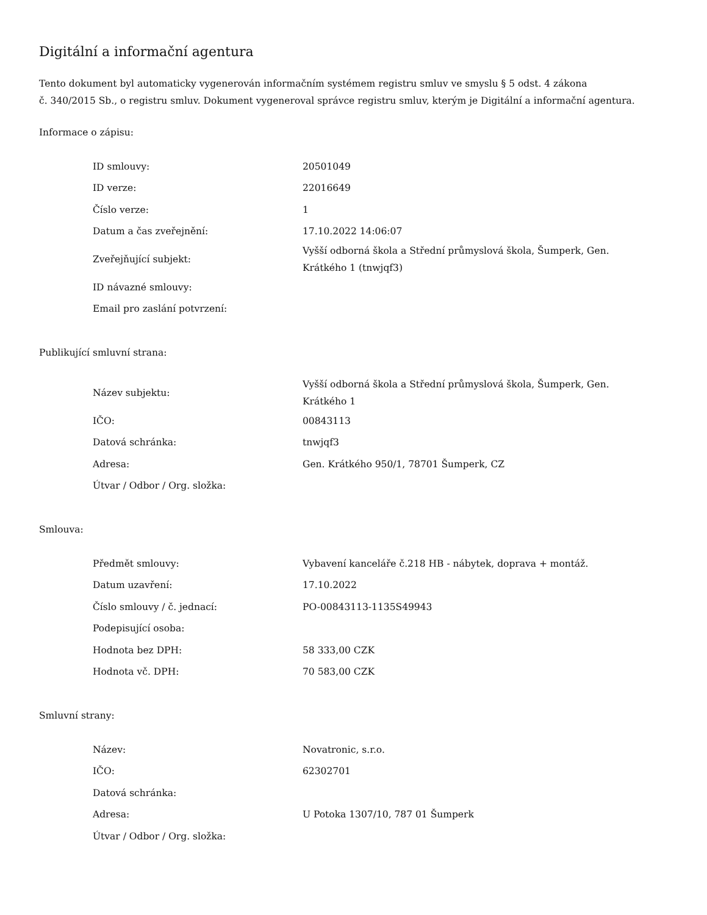Digitální a informační agentura
Tento dokument byl automaticky vygenerován informačním systémem registru smluv ve smyslu § 5 odst. 4 zákona
č. 340/2015 Sb., o registru smluv. Dokument vygeneroval správce registru smluv, kterým je Digitální a informační agentura.
Informace o zápisu:
| ID smlouvy: | 20501049 |
| ID verze: | 22016649 |
| Číslo verze: | 1 |
| Datum a čas zveřejnění: | 17.10.2022 14:06:07 |
| Zveřejňující subjekt: | Vyšší odborná škola a Střední průmyslová škola, Šumperk, Gen. Krátkého 1 (tnwjqf3) |
| ID návazné smlouvy: | |
| Email pro zaslání potvrzení: | |
Publikující smluvní strana:
| Název subjektu: | Vyšší odborná škola a Střední průmyslová škola, Šumperk, Gen. Krátkého 1 |
| IČO: | 00843113 |
| Datová schránka: | tnwjqf3 |
| Adresa: | Gen. Krátkého 950/1, 78701 Šumperk, CZ |
| Útvar / Odbor / Org. složka: | |
Smlouva:
| Předmět smlouvy: | Vybavení kanceláře č.218 HB - nábytek, doprava + montáž. |
| Datum uzavření: | 17.10.2022 |
| Číslo smlouvy / č. jednací: | PO-00843113-1135S49943 |
| Podepisující osoba: | |
| Hodnota bez DPH: | 58 333,00 CZK |
| Hodnota vč. DPH: | 70 583,00 CZK |
Smluvní strany:
| Název: | Novatronic, s.r.o. |
| IČO: | 62302701 |
| Datová schránka: | |
| Adresa: | U Potoka 1307/10, 787 01 Šumperk |
| Útvar / Odbor / Org. složka: | |